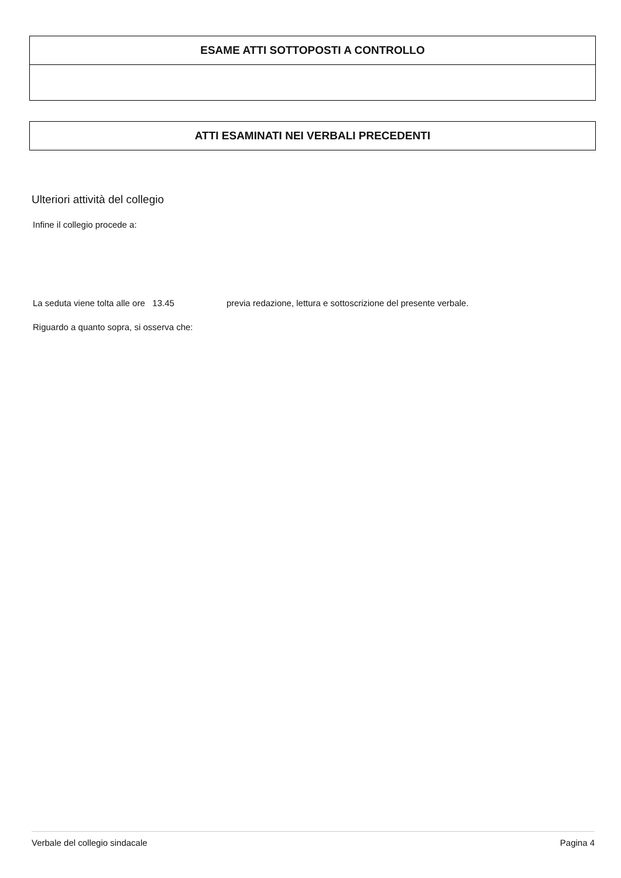ESAME ATTI SOTTOPOSTI A CONTROLLO
ATTI ESAMINATI NEI VERBALI PRECEDENTI
Ulteriori attività del collegio
Infine il collegio procede a:
La seduta viene tolta alle ore 13.45 previa redazione, lettura e sottoscrizione del presente verbale.
Riguardo a quanto sopra, si osserva che:
Verbale del collegio sindacale Pagina 4